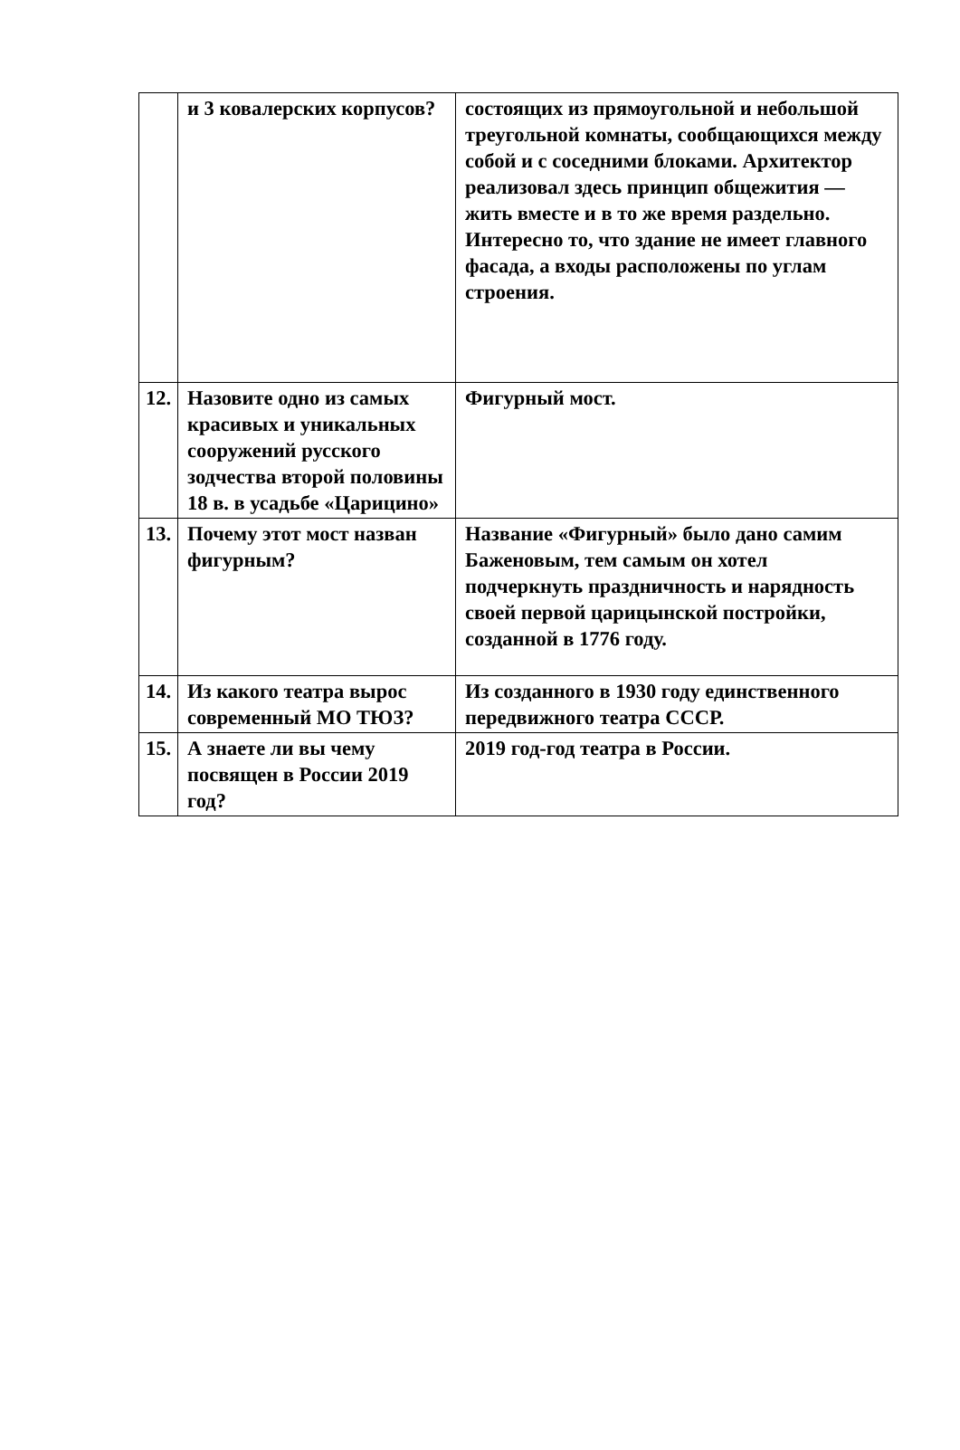| | и 3 ковалерских корпусов? | состоящих из прямоугольной и небольшой треугольной комнаты, сообщающихся между собой и с соседними блоками. Архитектор реализовал здесь принцип общежития — жить вместе и в то же время раздельно. Интересно то, что здание не имеет главного фасада, а входы расположены по углам строения. |
| 12. | Назовите одно из самых красивых и уникальных сооружений русского зодчества второй половины 18 в. в усадьбе «Царицино» | Фигурный мост. |
| 13. | Почему этот мост назван фигурным? | Название «Фигурный» было дано самим Баженовым, тем самым он хотел подчеркнуть праздничность и нарядность своей первой царицынской постройки, созданной в 1776 году. |
| 14. | Из какого театра вырос современный МО ТЮЗ? | Из созданного в 1930 году единственного передвижного театра СССР. |
| 15. | А знаете ли вы чему посвящен в России 2019 год? | 2019 год-год театра в России. |